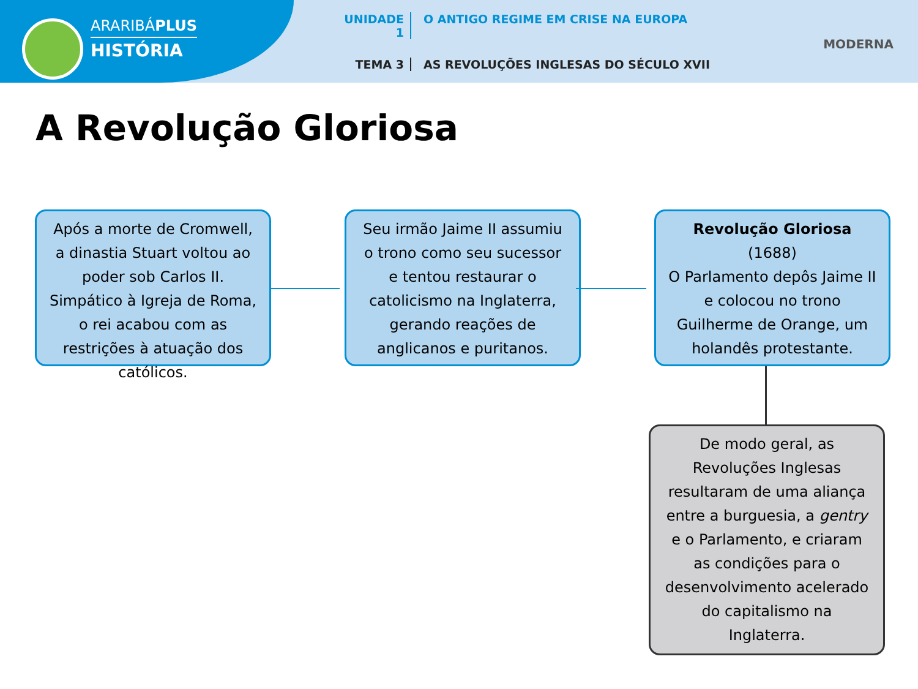ARARIBÁPLUS
HISTÓRIA
UNIDADE 1 O ANTIGO REGIME EM CRISE NA EUROPA
TEMA 3 AS REVOLUÇÕES INGLESAS DO SÉCULO XVII
MODERNA
A Revolução Gloriosa
Após a morte de Cromwell, a dinastia Stuart voltou ao poder sob Carlos II. Simpático à Igreja de Roma, o rei acabou com as restrições à atuação dos católicos.
Seu irmão Jaime II assumiu o trono como seu sucessor e tentou restaurar o catolicismo na Inglaterra, gerando reações de anglicanos e puritanos.
Revolução Gloriosa
(1688)
O Parlamento depôs Jaime II e colocou no trono Guilherme de Orange, um holandês protestante.
De modo geral, as Revoluções Inglesas resultaram de uma aliança entre a burguesia, a gentry e o Parlamento, e criaram as condições para o desenvolvimento acelerado do capitalismo na Inglaterra.